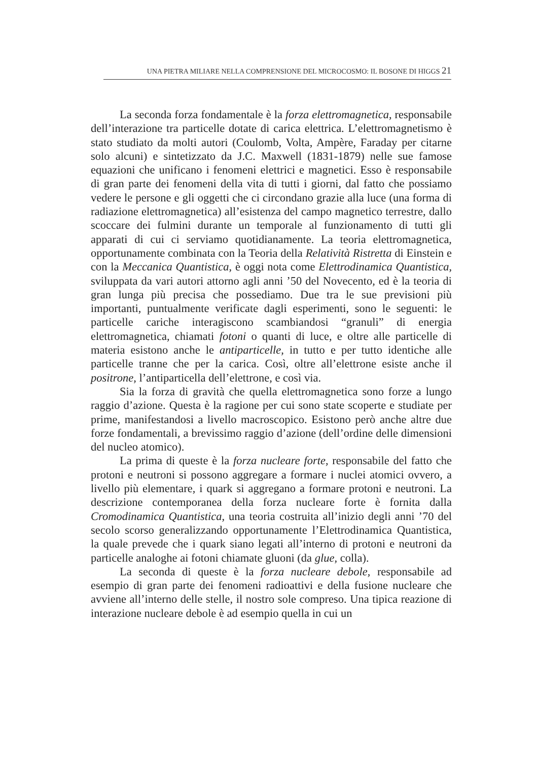UNA PIETRA MILIARE NELLA COMPRENSIONE DEL MICROCOSMO: IL BOSONE DI HIGGS 21
La seconda forza fondamentale è la forza elettromagnetica, responsabile dell’interazione tra particelle dotate di carica elettrica. L’elettromagnetismo è stato studiato da molti autori (Coulomb, Volta, Ampère, Faraday per citarne solo alcuni) e sintetizzato da J.C. Maxwell (1831-1879) nelle sue famose equazioni che unificano i fenomeni elettrici e magnetici. Esso è responsabile di gran parte dei fenomeni della vita di tutti i giorni, dal fatto che possiamo vedere le persone e gli oggetti che ci circondano grazie alla luce (una forma di radiazione elettromagnetica) all’esistenza del campo magnetico terrestre, dallo scoccare dei fulmini durante un temporale al funzionamento di tutti gli apparati di cui ci serviamo quotidianamente. La teoria elettromagnetica, opportunamente combinata con la Teoria della Relatività Ristretta di Einstein e con la Meccanica Quantistica, è oggi nota come Elettrodinamica Quantistica, sviluppata da vari autori attorno agli anni ’50 del Novecento, ed è la teoria di gran lunga più precisa che possediamo. Due tra le sue previsioni più importanti, puntualmente verificate dagli esperimenti, sono le seguenti: le particelle cariche interagiscono scambiandosi “granuli” di energia elettromagnetica, chiamati fotoni o quanti di luce, e oltre alle particelle di materia esistono anche le antiparticelle, in tutto e per tutto identiche alle particelle tranne che per la carica. Così, oltre all’elettrone esiste anche il positrone, l’antiparticella dell’elettrone, e così via.
Sia la forza di gravità che quella elettromagnetica sono forze a lungo raggio d’azione. Questa è la ragione per cui sono state scoperte e studiate per prime, manifestandosi a livello macroscopico. Esistono però anche altre due forze fondamentali, a brevissimo raggio d’azione (dell’ordine delle dimensioni del nucleo atomico).
La prima di queste è la forza nucleare forte, responsabile del fatto che protoni e neutroni si possono aggregare a formare i nuclei atomici ovvero, a livello più elementare, i quark si aggregano a formare protoni e neutroni. La descrizione contemporanea della forza nucleare forte è fornita dalla Cromodinamica Quantistica, una teoria costruita all’inizio degli anni ’70 del secolo scorso generalizzando opportunamente l’Elettrodinamica Quantistica, la quale prevede che i quark siano legati all’interno di protoni e neutroni da particelle analoghe ai fotoni chiamate gluoni (da glue, colla).
La seconda di queste è la forza nucleare debole, responsabile ad esempio di gran parte dei fenomeni radioattivi e della fusione nucleare che avviene all’interno delle stelle, il nostro sole compreso. Una tipica reazione di interazione nucleare debole è ad esempio quella in cui un